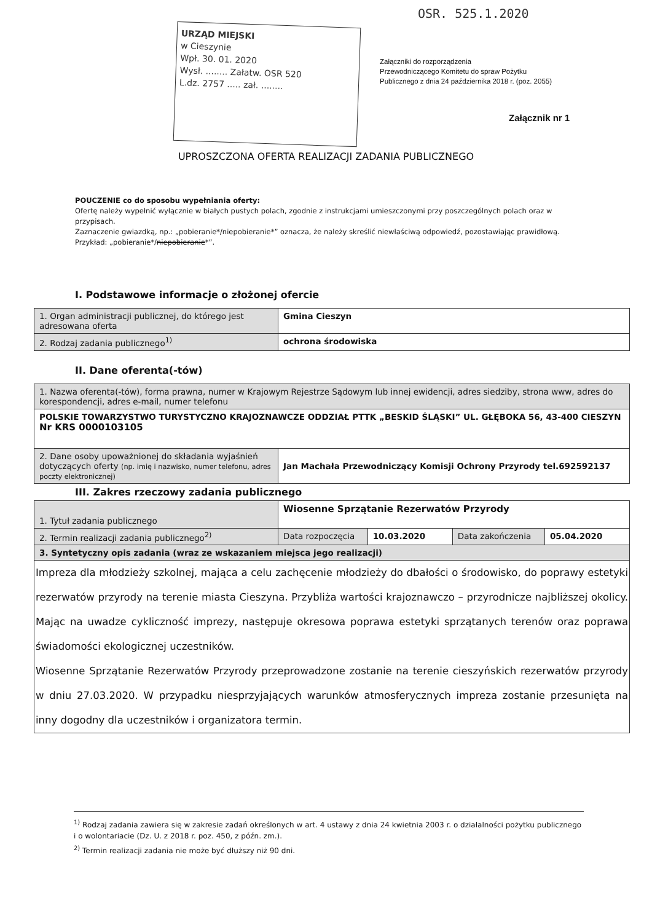OSR. 525.1.2020
URZĄD MIEJSKI
w Cieszynie
Wpł. 30. 01. 2020
Wysł. ........ Załatw. OSR 520
L.dz. 2757 ..... zał. ........
Załączniki do rozporządzenia
Przewodniczącego Komitetu do spraw Pożytku
Publicznego z dnia 24 października 2018 r. (poz. 2055)
Załącznik nr 1
UPROSZCZONA OFERTA REALIZACJI ZADANIA PUBLICZNEGO
POUCZENIE co do sposobu wypełniania oferty:
Ofertę należy wypełnić wyłącznie w białych pustych polach, zgodnie z instrukcjami umieszczonymi przy poszczególnych polach oraz w przypisach.
Zaznaczenie gwiazdką, np.: „pobieranie*/niepobieranie*” oznacza, że należy skreślić niewłaściwą odpowiedź, pozostawiając prawidłową. Przykład: „pobieranie*/niepobieranie*”.
I. Podstawowe informacje o złożonej ofercie
| 1. Organ administracji publicznej, do którego jest adresowana oferta | Gmina Cieszyn |
| 2. Rodzaj zadania publicznego<sup>1)</sup> | ochrona środowiska |
II. Dane oferenta(-tów)
| 1. Nazwa oferenta(-tów), forma prawna, numer w Krajowym Rejestrze Sądowym lub innej ewidencji, adres siedziby, strona www, adres do korespondencji, adres e-mail, numer telefonu | |
| POLSKIE TOWARZYSTWO TURYSTYCZNO KRAJOZNAWCZE ODDZIAŁ PTTK „BESKID ŚLĄSKI” UL. GŁĘBOKA 56, 43-400 CIESZYN Nr KRS 0000103105 | |
| 2. Dane osoby upoważnionej do składania wyjaśnień dotyczących oferty (np. imię i nazwisko, numer telefonu, adres poczty elektronicznej) | Jan Machała Przewodniczący Komisji Ochrony Przyrody tel.692592137 |
III. Zakres rzeczowy zadania publicznego
| 1. Tytuł zadania publicznego | Wiosenne Sprzątanie Rezerwatów Przyrody | | | |
| 2. Termin realizacji zadania publicznego<sup>2)</sup> | Data rozpoczęcia | 10.03.2020 | Data zakończenia | 05.04.2020 |
| 3. Syntetyczny opis zadania (wraz ze wskazaniem miejsca jego realizacji) | | | | |
| Impreza dla młodzieży szkolnej, mająca a celu zachęcenie młodzieży do dbałości o środowisko, do poprawy estetyki rezerwatów przyrody na terenie miasta Cieszyna. Przybliża wartości krajoznawczo – przyrodnicze najbliższej okolicy. Mając na uwadze cykliczność imprezy, następuje okresowa poprawa estetyki sprzątanych terenów oraz poprawa świadomości ekologicznej uczestników. Wiosenne Sprzątanie Rezerwatów Przyrody przeprowadzone zostanie na terenie cieszyńskich rezerwatów przyrody w dniu 27.03.2020. W przypadku niesprzyjających warunków atmosferycznych impreza zostanie przesunięta na inny dogodny dla uczestników i organizatora termin. | | | | |
<sup>1)</sup> Rodzaj zadania zawiera się w zakresie zadań określonych w art. 4 ustawy z dnia 24 kwietnia 2003 r. o działalności pożytku publicznego i o wolontariacie (Dz. U. z 2018 r. poz. 450, z późn. zm.).
<sup>2)</sup> Termin realizacji zadania nie może być dłuższy niż 90 dni.